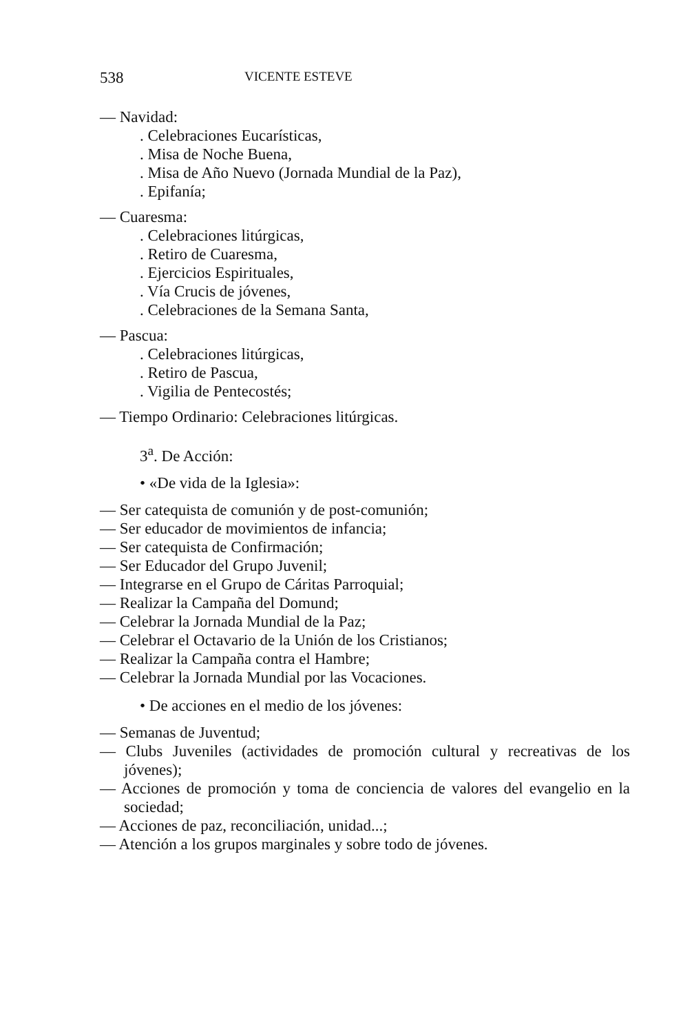538 VICENTE ESTEVE
— Navidad:
. Celebraciones Eucarísticas,
. Misa de Noche Buena,
. Misa de Año Nuevo (Jornada Mundial de la Paz),
. Epifanía;
— Cuaresma:
. Celebraciones litúrgicas,
. Retiro de Cuaresma,
. Ejercicios Espirituales,
. Vía Crucis de jóvenes,
. Celebraciones de la Semana Santa,
— Pascua:
. Celebraciones litúrgicas,
. Retiro de Pascua,
. Vigilia de Pentecostés;
— Tiempo Ordinario: Celebraciones litúrgicas.
3<sup>a</sup>. De Acción:
• «De vida de la Iglesia»:
— Ser catequista de comunión y de post-comunión;
— Ser educador de movimientos de infancia;
— Ser catequista de Confirmación;
— Ser Educador del Grupo Juvenil;
— Integrarse en el Grupo de Cáritas Parroquial;
— Realizar la Campaña del Domund;
— Celebrar la Jornada Mundial de la Paz;
— Celebrar el Octavario de la Unión de los Cristianos;
— Realizar la Campaña contra el Hambre;
— Celebrar la Jornada Mundial por las Vocaciones.
• De acciones en el medio de los jóvenes:
— Semanas de Juventud;
— Clubs Juveniles (actividades de promoción cultural y recreativas de los jóvenes);
— Acciones de promoción y toma de conciencia de valores del evangelio en la sociedad;
— Acciones de paz, reconciliación, unidad...;
— Atención a los grupos marginales y sobre todo de jóvenes.